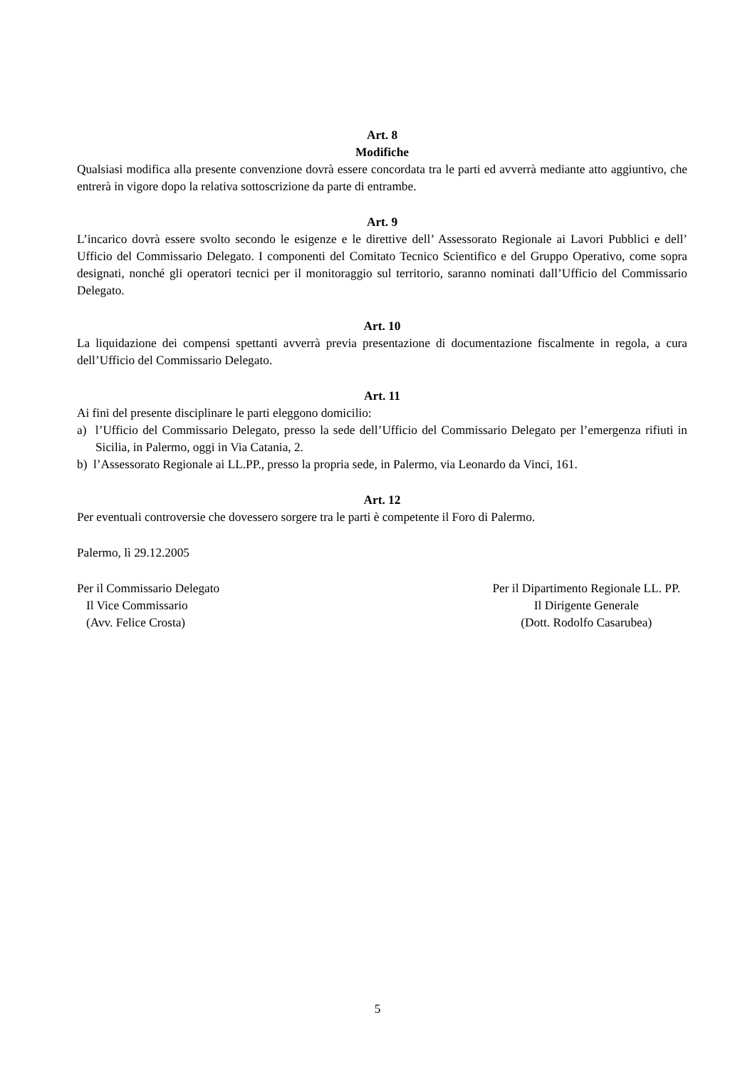Art. 8
Modifiche
Qualsiasi modifica alla presente convenzione dovrà essere concordata tra le parti ed avverrà mediante atto aggiuntivo, che entrerà in vigore dopo la relativa sottoscrizione da parte di entrambe.
Art. 9
L’incarico dovrà essere svolto secondo le esigenze e le direttive dell’ Assessorato Regionale ai Lavori Pubblici e dell’ Ufficio del Commissario Delegato. I componenti del Comitato Tecnico Scientifico e del Gruppo Operativo, come sopra designati, nonché gli operatori tecnici per il monitoraggio sul territorio, saranno nominati dall’Ufficio del Commissario Delegato.
Art. 10
La liquidazione dei compensi spettanti avverrà previa presentazione di documentazione fiscalmente in regola, a cura dell’Ufficio del Commissario Delegato.
Art. 11
Ai fini del presente disciplinare le parti eleggono domicilio:
a) l’Ufficio del Commissario Delegato, presso la sede dell’Ufficio del Commissario Delegato per l’emergenza rifiuti in Sicilia, in Palermo, oggi in Via Catania, 2.
b) l’Assessorato Regionale ai LL.PP., presso la propria sede, in Palermo, via Leonardo da Vinci, 161.
Art. 12
Per eventuali controversie che dovessero sorgere tra le parti è competente il Foro di Palermo.
Palermo, lì 29.12.2005
Per il Commissario Delegato
Il Vice Commissario
(Avv. Felice Crosta)
Per il Dipartimento Regionale LL. PP.
Il Dirigente Generale
(Dott. Rodolfo Casarubea)
5